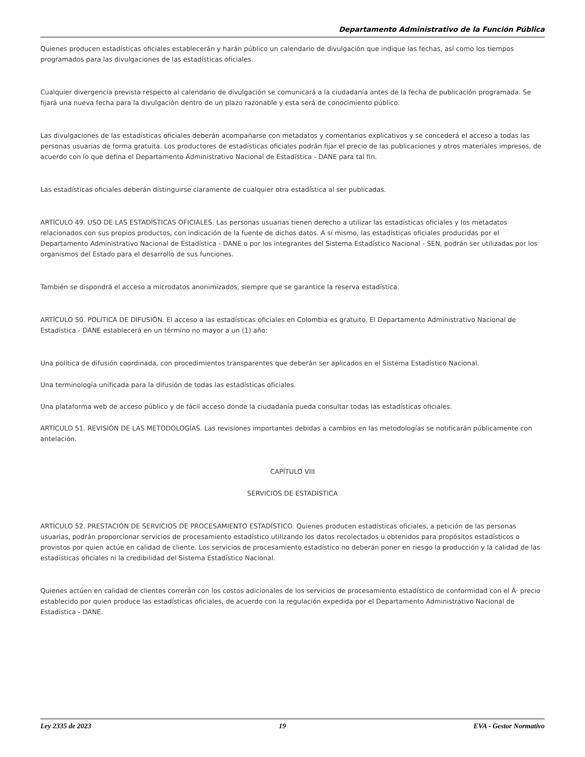Departamento Administrativo de la Función Pública
Quienes producen estadísticas oficiales establecerán y harán público un calendario de divulgación que indique las fechas, así como los tiempos programados para las divulgaciones de las estadísticas oficiales.
Cualquier divergencia prevista respecto al calendario de divulgación se comunicará a la ciudadanía antes de la fecha de publicación programada. Se fijará una nueva fecha para la divulgación dentro de un plazo razonable y esta será de conocimiento público.
Las divulgaciones de las estadísticas oficiales deberán acompañarse con metadatos y comentarios explicativos y se concederá el acceso a todas las personas usuarias de forma gratuita. Los productores de estadísticas oficiales podrán fijar el precio de las publicaciones y otros materiales impresos, de acuerdo con lo que defina el Departamento Administrativo Nacional de Estadística - DANE para tal fin.
Las estadísticas oficiales deberán distinguirse claramente de cualquier otra estadística al ser publicadas.
ARTÍCULO 49. USO DE LAS ESTADÍSTICAS OFICIALES. Las personas usuarias tienen derecho a utilizar las estadísticas oficiales y los metadatos relacionados con sus propios productos, con indicación de la fuente de dichos datos. A sí mismo, las estadísticas oficiales producidas por el Departamento Administrativo Nacional de Estadística - DANE o por los integrantes del Sistema Estadístico Nacional - SEN, podrán ser utilizadas por los organismos del Estado para el desarrollo de sus funciones.
También se dispondrá el acceso a microdatos anonimizados, siempre que se garantice la reserva estadística.
ARTÍCULO 50. POLÍTICA DE DIFUSIÓN. El acceso a las estadísticas oficiales en Colombia es gratuito. El Departamento Administrativo Nacional de Estadística - DANE establecerá en un término no mayor a un (1) año:
Una política de difusión coordinada, con procedimientos transparentes que deberán ser aplicados en el Sistema Estadístico Nacional.
Una terminología unificada para la difusión de todas las estadísticas oficiales.
Una plataforma web de acceso público y de fácil acceso donde la ciudadanía pueda consultar todas las estadísticas oficiales.
ARTÍCULO 51. REVISIÓN DE LAS METODOLOGÍAS. Las revisiones importantes debidas a cambios en las metodologías se notificarán públicamente con antelación.
CAPÍTULO VIII
SERVICIOS DE ESTADÍSTICA
ARTÍCULO 52. PRESTACIÓN DE SERVICIOS DE PROCESAMIENTO ESTADÍSTICO. Quienes producen estadísticas oficiales, a petición de las personas usuarias, podrán proporcionar servicios de procesamiento estadístico utilizando los datos recolectados u obtenidos para propósitos estadísticos o provistos por quien actúe en calidad de cliente. Los servicios de procesamiento estadístico no deberán poner en riesgo la producción y la calidad de las estadísticas oficiales ni la credibilidad del Sistema Estadístico Nacional.
Quienes actúen en calidad de clientes correrán con los costos adicionales de los servicios de procesamiento estadístico de conformidad con el Â· precio establecido por quien produce las estadísticas oficiales, de acuerdo con la regulación expedida por el Departamento Administrativo Nacional de Estadística - DANE.
Ley 2335 de 2023 19 EVA - Gestor Normativo